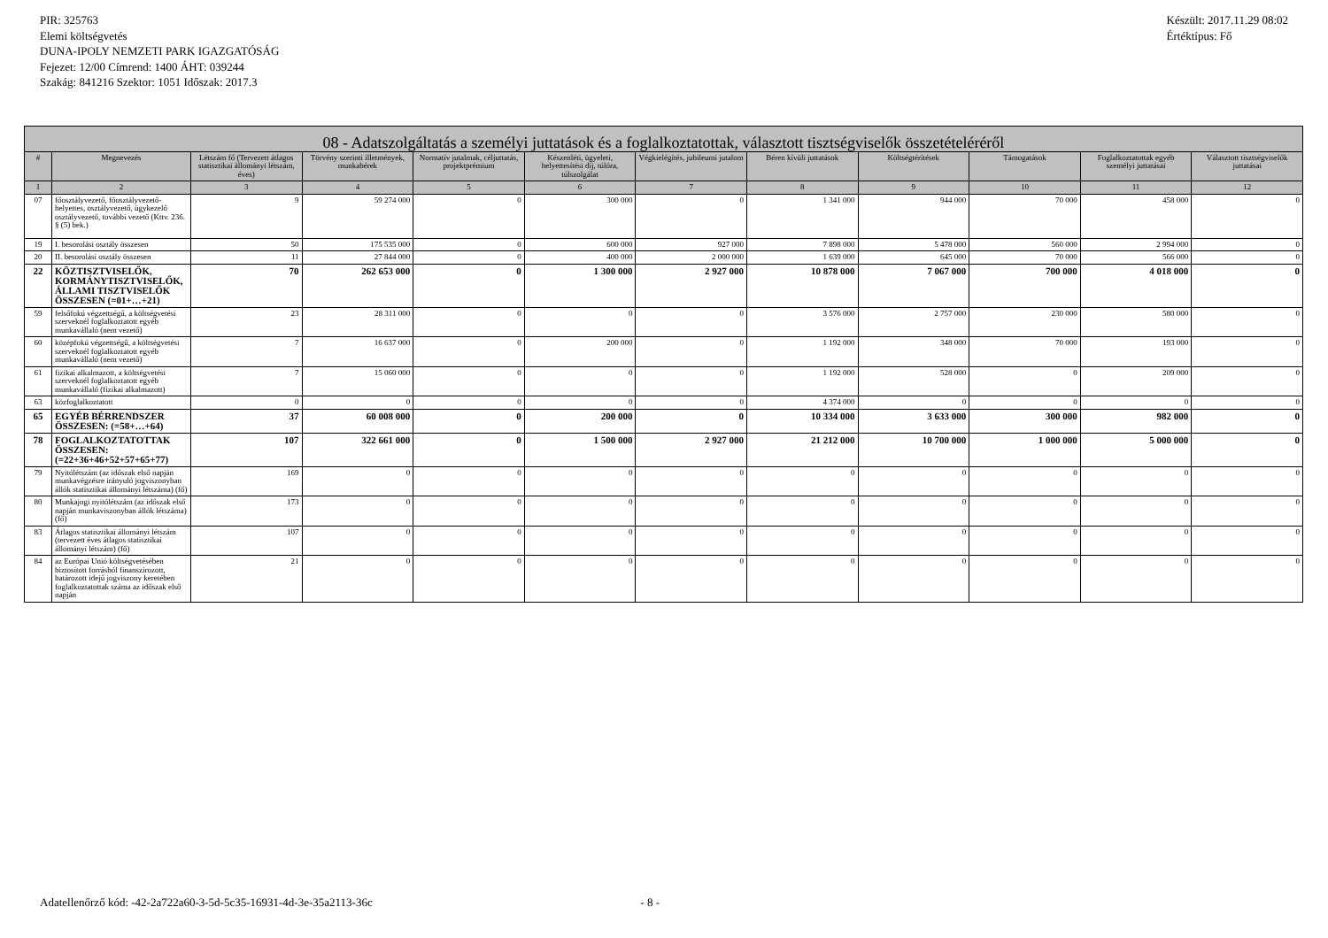PIR: 325763
Elemi költségvetés
DUNA-IPOLY NEMZETI PARK IGAZGATÓSÁG
Fejezet: 12/00 Címrend: 1400 ÁHT: 039244
Szakág: 841216 Szektor: 1051 Időszak: 2017.3
Készült: 2017.11.29 08:02
Értéktípus: Fő
| 08 - Adatszolgáltatás a személyi juttatások és a foglalkoztatottak, választott tisztségviselők összetételéréről | | | | | | | | | | | |
| --- | --- | --- | --- | --- | --- | --- | --- | --- | --- | --- | --- |
| # | Megnevezés | Létszám fő (Tervezett átlagos statisztikai állományi létszám, éves) | Törvény szerinti illetmények, munkabérek | Normatív jutalmak, céljuttatás, projektprémium | Készenléti, ügyeleti, helyettesítési díj, túlóra, túlszolgálat | Végkielégítés, jubileumi jutalom | Béren kívüli juttatások | Költségtérítések | Támogatások | Foglalkoztatottak egyéb személyi juttatásai | Választott tisztségviselők juttatásai |
| 1 | 2 | 3 | 4 | 5 | 6 | 7 | 8 | 9 | 10 | 11 | 12 |
| 07 | főosztályvezető, főosztályvezető-helyettes, osztályvezető, ügykezelő osztályvezető, további vezető (Kttv. 236. § (5) bek.) | 9 | 59 274 000 | 0 | 300 000 | 0 | 1 341 000 | 944 000 | 70 000 | 458 000 | 0 |
| 19 | I. besorolási osztály összesen | 50 | 175 535 000 | 0 | 600 000 | 927 000 | 7 898 000 | 5 478 000 | 560 000 | 2 994 000 | 0 |
| 20 | II. besorolási osztály összesen | 11 | 27 844 000 | 0 | 400 000 | 2 000 000 | 1 639 000 | 645 000 | 70 000 | 566 000 | 0 |
| 22 | KÖZTISZTVISELŐK, KORMÁNYTISZTVISELŐK, ÁLLAMI TISZTVISELŐK ÖSSZESEN (=01+…+21) | 70 | 262 653 000 | 0 | 1 300 000 | 2 927 000 | 10 878 000 | 7 067 000 | 700 000 | 4 018 000 | 0 |
| 59 | felsőfokú végzettségű, a költségvetési szerveknél foglalkoztatott egyéb munkavállaló (nem vezető) | 23 | 28 311 000 | 0 | 0 | 0 | 3 576 000 | 2 757 000 | 230 000 | 580 000 | 0 |
| 60 | középfokú végzettségű, a költségvetési szerveknél foglalkoztatott egyéb munkavállaló (nem vezető) | 7 | 16 637 000 | 0 | 200 000 | 0 | 1 192 000 | 348 000 | 70 000 | 193 000 | 0 |
| 61 | fizikai alkalmazott, a költségvetési szerveknél foglalkoztatott egyéb munkavállaló (fizikai alkalmazott) | 7 | 15 060 000 | 0 | 0 | 0 | 1 192 000 | 528 000 | 0 | 209 000 | 0 |
| 63 | közfoglalkoztatott | 0 | 0 | 0 | 0 | 0 | 4 374 000 | 0 | 0 | 0 | 0 |
| 65 | EGYÉB BÉRRENDSZER ÖSSZESEN: (=58+…+64) | 37 | 60 008 000 | 0 | 200 000 | 0 | 10 334 000 | 3 633 000 | 300 000 | 982 000 | 0 |
| 78 | FOGLALKOZTATOTTAK ÖSSZESEN: (=22+36+46+52+57+65+77) | 107 | 322 661 000 | 0 | 1 500 000 | 2 927 000 | 21 212 000 | 10 700 000 | 1 000 000 | 5 000 000 | 0 |
| 79 | Nyitólétszám (az időszak első napján munkavégzésre irányuló jogviszonyban állók statisztikai állományi létszáma) (fő) | 169 | 0 | 0 | 0 | 0 | 0 | 0 | 0 | 0 | 0 |
| 80 | Munkajogi nyitólétszám (az időszak első napján munkaviszonyban állók létszáma) (fő) | 173 | 0 | 0 | 0 | 0 | 0 | 0 | 0 | 0 | 0 |
| 83 | Átlagos statisztikai állományi létszám (tervezett éves átlagos statisztikai állományi létszám) (fő) | 107 | 0 | 0 | 0 | 0 | 0 | 0 | 0 | 0 | 0 |
| 84 | az Európai Unió költségvetésében biztosított forrásból finanszírozott, határozott idejű jogviszony keretében foglalkoztatottak száma az időszak első napján | 21 | 0 | 0 | 0 | 0 | 0 | 0 | 0 | 0 | 0 |
Adatellenőrző kód: -42-2a722a60-3-5d-5c35-16931-4d-3e-35a2113-36c - 8 -